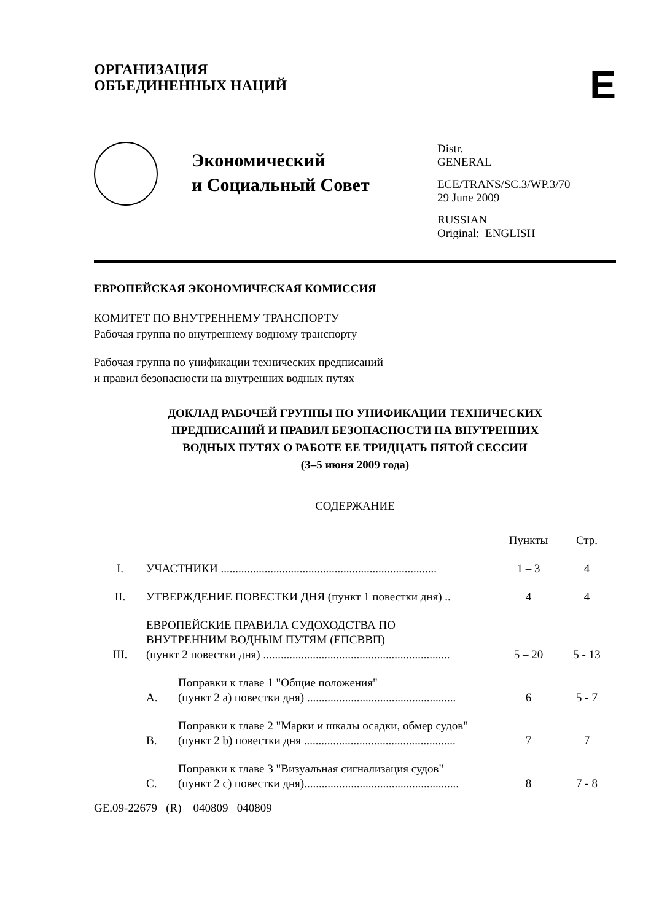ОРГАНИЗАЦИЯ
ОБЪЕДИНЕННЫХ НАЦИЙ
E
Экономический
и Социальный Совет
Distr.
GENERAL
ECE/TRANS/SC.3/WP.3/70
29 June 2009
RUSSIAN
Original: ENGLISH
ЕВРОПЕЙСКАЯ ЭКОНОМИЧЕСКАЯ КОМИССИЯ
КОМИТЕТ ПО ВНУТРЕННЕМУ ТРАНСПОРТУ
Рабочая группа по внутреннему водному транспорту
Рабочая группа по унификации технических предписаний
и правил безопасности на внутренних водных путях
ДОКЛАД РАБОЧЕЙ ГРУППЫ ПО УНИФИКАЦИИ ТЕХНИЧЕСКИХ
ПРЕДПИСАНИЙ И ПРАВИЛ БЕЗОПАСНОСТИ НА ВНУТРЕННИХ
ВОДНЫХ ПУТЯХ О РАБОТЕ ЕЕ ТРИДЦАТЬ ПЯТОЙ СЕССИИ
(3–5 июня 2009 года)
СОДЕРЖАНИЕ
| | | | Пункты | Стр . |
| I. | УЧАСТНИКИ .......................................................................... | | 1 – 3 | 4 |
| II. | УТВЕРЖДЕНИЕ ПОВЕСТКИ ДНЯ (пункт 1 повестки дня) .. | | 4 | 4 |
| III. | ЕВРОПЕЙСКИЕ ПРАВИЛА СУДОХОДСТВА ПО ВНУТРЕННИМ ВОДНЫМ ПУТЯМ (ЕПСВВП) (пункт 2 повестки дня) ................................................................ | | 5 – 20 | 5 - 13 |
| | A. | Поправки к главе 1 "Общие положения" (пункт 2 а) повестки дня) ................................................... | 6 | 5 - 7 |
| | B. | Поправки к главе 2 "Марки и шкалы осадки, обмер судов" (пункт 2 b) повестки дня .................................................... | 7 | 7 |
| | C. | Поправки к главе 3 "Визуальная сигнализация судов" (пункт 2 с) повестки дня)..................................................... | 8 | 7 - 8 |
GE.09-22679 (R) 040809 040809